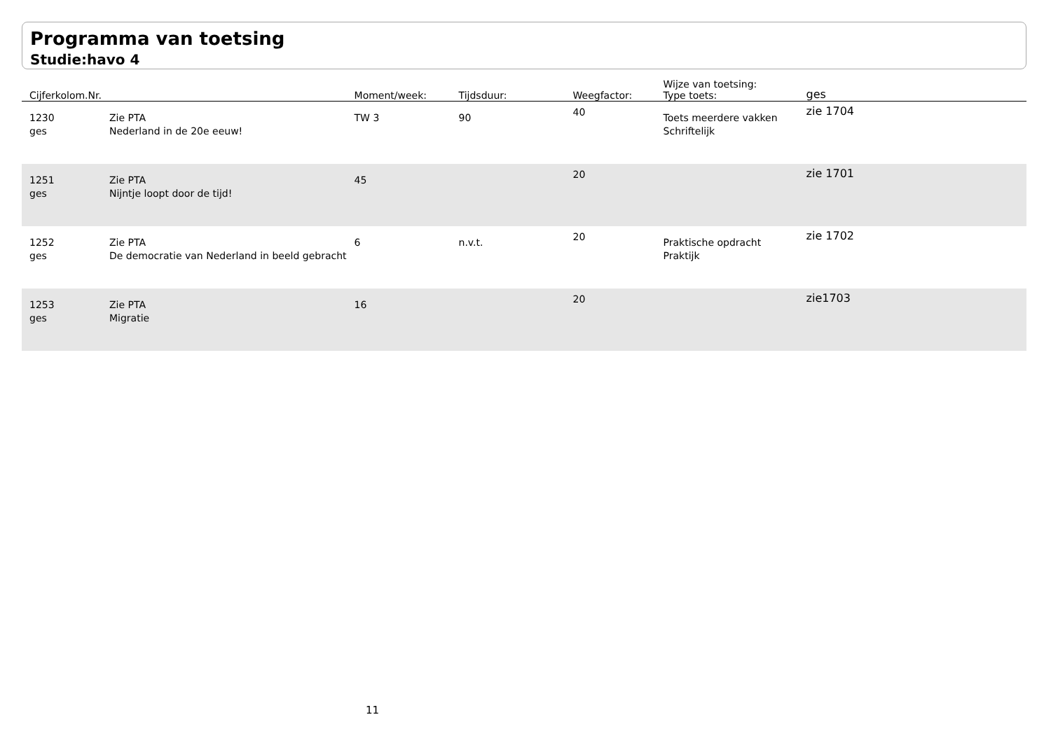Programma van toetsing
Studie:havo 4
| Cijferkolom.Nr. | | Moment/week: | Tijdsduur: | Weegfactor: | Wijze van toetsing: Type toets: | ges |
| --- | --- | --- | --- | --- | --- | --- |
| 1230 ges | Zie PTA Nederland in de 20e eeuw! | TW 3 | 90 | 40 | Toets meerdere vakken Schriftelijk | zie 1704 |
| 1251 ges | Zie PTA Nijntje loopt door de tijd! | 45 | | 20 | | zie 1701 |
| 1252 ges | Zie PTA De democratie van Nederland in beeld gebracht | 6 | n.v.t. | 20 | Praktische opdracht Praktijk | zie 1702 |
| 1253 ges | Zie PTA Migratie | 16 | | 20 | | zie1703 |
11